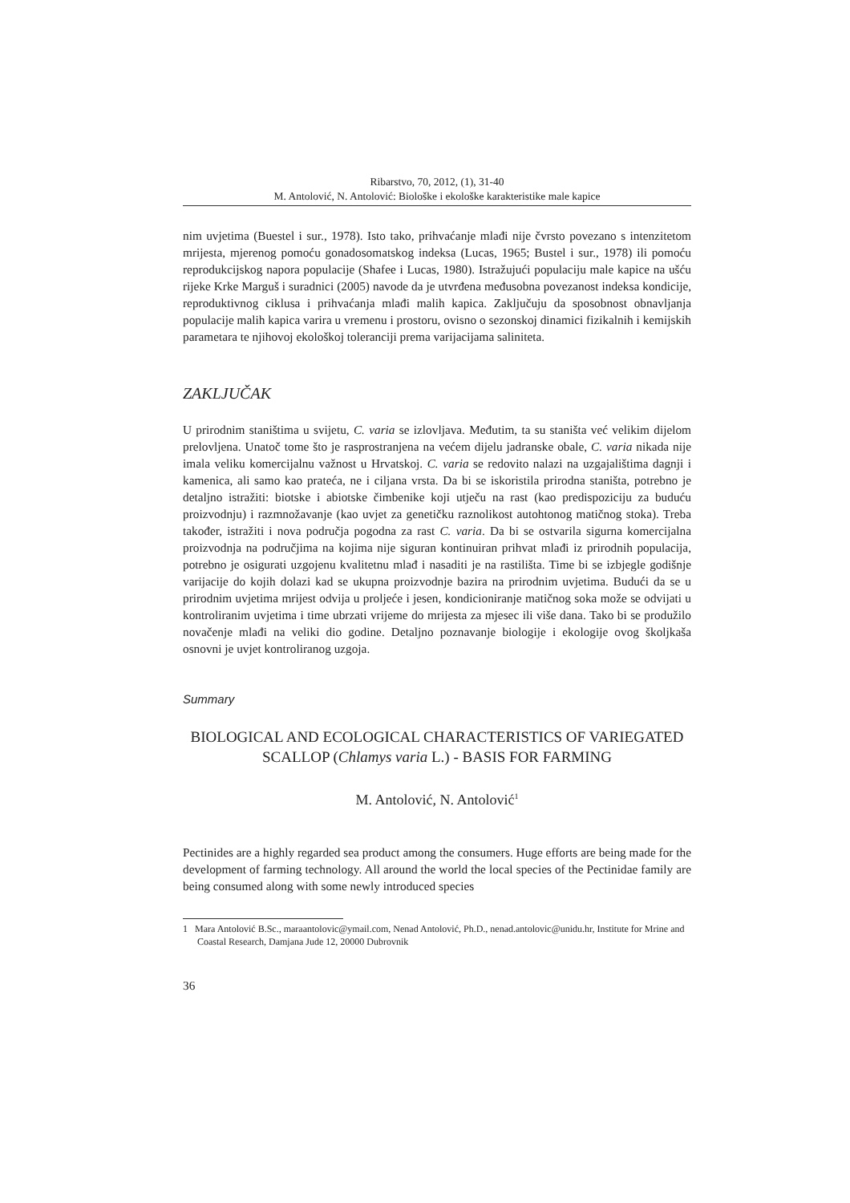Ribarstvo, 70, 2012, (1), 31-40
M. Antolović, N. Antolović: Biološke i ekološke karakteristike male kapice
nim uvjetima (Buestel i sur., 1978). Isto tako, prihvaćanje mlađi nije čvrsto povezano s intenzitetom mrijesta, mjerenog pomoću gonadosomatskog indeksa (Lucas, 1965; Bustel i sur., 1978) ili pomoću reprodukcijskog napora populacije (Shafee i Lucas, 1980). Istražujući populaciju male kapice na ušću rijeke Krke Marguš i suradnici (2005) navode da je utvrđena međusobna povezanost indeksa kondicije, reproduktivnog ciklusa i prihvaćanja mlađi malih kapica. Zaključuju da sposobnost obnavljanja populacije malih kapica varira u vremenu i prostoru, ovisno o sezonskoj dinamici fizikalnih i kemijskih parametara te njihovoj ekološkoj toleranciji prema varijacijama saliniteta.
ZAKLJUČAK
U prirodnim staništima u svijetu, C. varia se izlovljava. Međutim, ta su staništa već velikim dijelom prelovljena. Unatoč tome što je rasprostranjena na većem dijelu jadranske obale, C. varia nikada nije imala veliku komercijalnu važnost u Hrvatskoj. C. varia se redovito nalazi na uzgajalištima dagnji i kamenica, ali samo kao prateća, ne i ciljana vrsta. Da bi se iskoristila prirodna staništa, potrebno je detaljno istražiti: biotske i abiotske čimbenike koji utječu na rast (kao predispoziciju za buduću proizvodnju) i razmnožavanje (kao uvjet za genetičku raznolikost autohtonog matičnog stoka). Treba također, istražiti i nova područja pogodna za rast C. varia. Da bi se ostvarila sigurna komercijalna proizvodnja na područjima na kojima nije siguran kontinuiran prihvat mlađi iz prirodnih populacija, potrebno je osigurati uzgojenu kvalitetnu mlađ i nasaditi je na rastilišta. Time bi se izbjegle godišnje varijacije do kojih dolazi kad se ukupna proizvodnje bazira na prirodnim uvjetima. Budući da se u prirodnim uvjetima mrijest odvija u proljeće i jesen, kondicioniranje matičnog soka može se odvijati u kontroliranim uvjetima i time ubrzati vrijeme do mrijesta za mjesec ili više dana. Tako bi se produžilo novačenje mlađi na veliki dio godine. Detaljno poznavanje biologije i ekologije ovog školjkaša osnovni je uvjet kontroliranog uzgoja.
Summary
BIOLOGICAL AND ECOLOGICAL CHARACTERISTICS OF VARIEGATED SCALLOP (Chlamys varia L.) - BASIS FOR FARMING
M. Antolović, N. Antolović<sup>1</sup>
Pectinides are a highly regarded sea product among the consumers. Huge efforts are being made for the development of farming technology. All around the world the local species of the Pectinidae family are being consumed along with some newly introduced species
1 Mara Antolović B.Sc., maraantolovic@ymail.com, Nenad Antolović, Ph.D., nenad.antolovic@unidu.hr, Institute for Mrine and Coastal Research, Damjana Jude 12, 20000 Dubrovnik
36